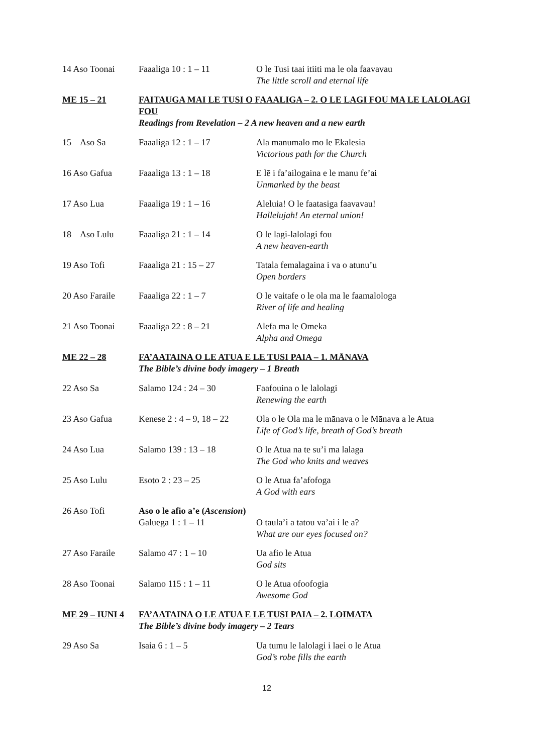| 14 Aso Toonai | Faaaliga 10 : 1 – 11 | O le Tusi taai itiiti ma le ola faavavau The little scroll and eternal life |
| ME 15 – 21 | FAITAUGA MAI LE TUSI O FAAALIGA – 2. O LE LAGI FOU MA LE LALOLAGI FOU Readings from Revelation – 2 A new heaven and a new earth | |
| 15 Aso Sa | Faaaliga 12 : 1 – 17 | Ala manumalo mo le Ekalesia Victorious path for the Church |
| 16 Aso Gafua | Faaaliga 13 : 1 – 18 | E lē i fa’ailogaina e le manu fe’ai Unmarked by the beast |
| 17 Aso Lua | Faaaliga 19 : 1 – 16 | Aleluia! O le faatasiga faavavau! Hallelujah! An eternal union! |
| 18 Aso Lulu | Faaaliga 21 : 1 – 14 | O le lagi-lalolagi fou A new heaven-earth |
| 19 Aso Tofi | Faaaliga 21 : 15 – 27 | Tatala femalagaina i va o atunu’u Open borders |
| 20 Aso Faraile | Faaaliga 22 : 1 – 7 | O le vaitafe o le ola ma le faamalologa River of life and healing |
| 21 Aso Toonai | Faaaliga 22 : 8 – 21 | Alefa ma le Omeka Alpha and Omega |
| ME 22 – 28 | FA’AATAINA O LE ATUA E LE TUSI PAIA – 1. MĀNAVA The Bible’s divine body imagery – 1 Breath | |
| 22 Aso Sa | Salamo 124 : 24 – 30 | Faafouina o le lalolagi Renewing the earth |
| 23 Aso Gafua | Kenese 2 : 4 – 9, 18 – 22 | Ola o le Ola ma le mānava o le Mānava a le Atua Life of God’s life, breath of God’s breath |
| 24 Aso Lua | Salamo 139 : 13 – 18 | O le Atua na te su’i ma lalaga The God who knits and weaves |
| 25 Aso Lulu | Esoto 2 : 23 – 25 | O le Atua fa’afofoga A God with ears |
| 26 Aso Tofi | Aso o le afio a’e ( Ascension ) | |
| | Galuega 1 : 1 – 11 | O taula’i a tatou va’ai i le a? What are our eyes focused on? |
| 27 Aso Faraile | Salamo 47 : 1 – 10 | Ua afio le Atua God sits |
| 28 Aso Toonai | Salamo 115 : 1 – 11 | O le Atua ofoofogia Awesome God |
| ME 29 – IUNI 4 | FA’AATAINA O LE ATUA E LE TUSI PAIA – 2. LOIMATA The Bible’s divine body imagery – 2 Tears | |
| 29 Aso Sa | Isaia 6 : 1 – 5 | Ua tumu le lalolagi i laei o le Atua God’s robe fills the earth |
12